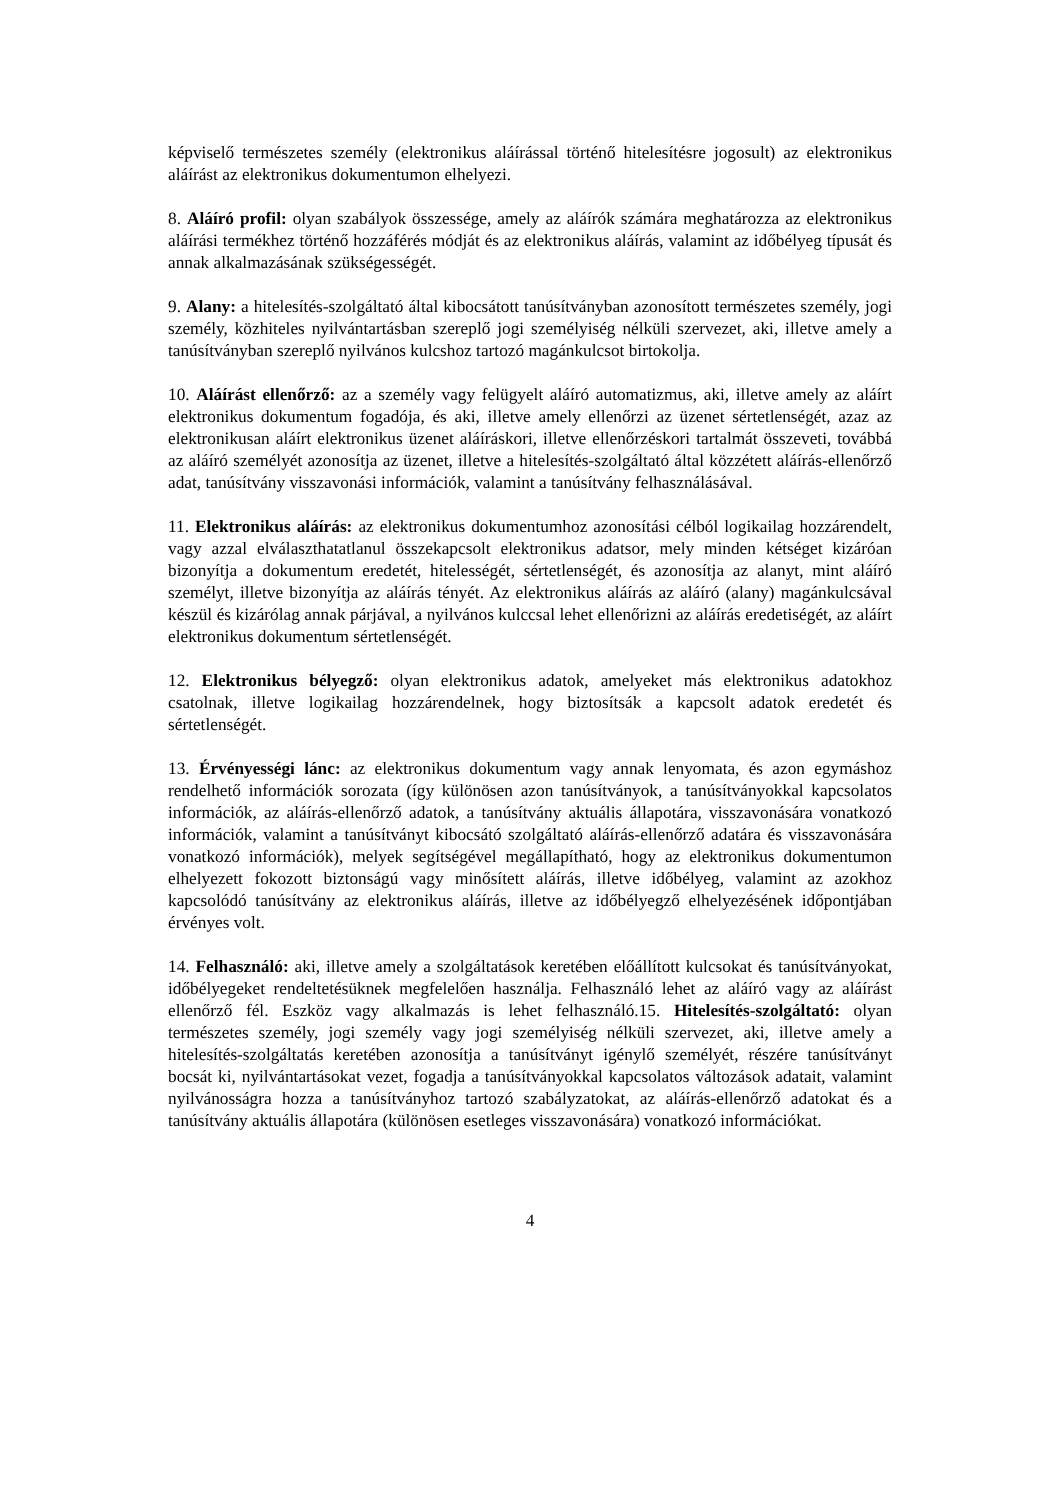képviselő természetes személy (elektronikus aláírással történő hitelesítésre jogosult) az elektronikus aláírást az elektronikus dokumentumon elhelyezi.
8. Aláíró profil: olyan szabályok összessége, amely az aláírók számára meghatározza az elektronikus aláírási termékhez történő hozzáférés módját és az elektronikus aláírás, valamint az időbélyeg típusát és annak alkalmazásának szükségességét.
9. Alany: a hitelesítés-szolgáltató által kibocsátott tanúsítványban azonosított természetes személy, jogi személy, közhiteles nyilvántartásban szereplő jogi személyiség nélküli szervezet, aki, illetve amely a tanúsítványban szereplő nyilvános kulcshoz tartozó magánkulcsot birtokolja.
10. Aláírást ellenőrző: az a személy vagy felügyelt aláíró automatizmus, aki, illetve amely az aláírt elektronikus dokumentum fogadója, és aki, illetve amely ellenőrzi az üzenet sértetlenségét, azaz az elektronikusan aláírt elektronikus üzenet aláíráskori, illetve ellenőrzéskori tartalmát összeveti, továbbá az aláíró személyét azonosítja az üzenet, illetve a hitelesítés-szolgáltató által közzétett aláírás-ellenőrző adat, tanúsítvány visszavonási információk, valamint a tanúsítvány felhasználásával.
11. Elektronikus aláírás: az elektronikus dokumentumhoz azonosítási célból logikailag hozzárendelt, vagy azzal elválaszthatatlanul összekapcsolt elektronikus adatsor, mely minden kétséget kizáróan bizonyítja a dokumentum eredetét, hitelességét, sértetlenségét, és azonosítja az alanyt, mint aláíró személyt, illetve bizonyítja az aláírás tényét. Az elektronikus aláírás az aláíró (alany) magánkulcsával készül és kizárólag annak párjával, a nyilvános kulccsal lehet ellenőrizni az aláírás eredetiségét, az aláírt elektronikus dokumentum sértetlenségét.
12. Elektronikus bélyegző: olyan elektronikus adatok, amelyeket más elektronikus adatokhoz csatolnak, illetve logikailag hozzárendelnek, hogy biztosítsák a kapcsolt adatok eredetét és sértetlenségét.
13. Érvényességi lánc: az elektronikus dokumentum vagy annak lenyomata, és azon egymáshoz rendelhető információk sorozata (így különösen azon tanúsítványok, a tanúsítványokkal kapcsolatos információk, az aláírás-ellenőrző adatok, a tanúsítvány aktuális állapotára, visszavonására vonatkozó információk, valamint a tanúsítványt kibocsátó szolgáltató aláírás-ellenőrző adatára és visszavonására vonatkozó információk), melyek segítségével megállapítható, hogy az elektronikus dokumentumon elhelyezett fokozott biztonságú vagy minősített aláírás, illetve időbélyeg, valamint az azokhoz kapcsolódó tanúsítvány az elektronikus aláírás, illetve az időbélyegző elhelyezésének időpontjában érvényes volt.
14. Felhasználó: aki, illetve amely a szolgáltatások keretében előállított kulcsokat és tanúsítványokat, időbélyegeket rendeltetésüknek megfelelően használja. Felhasználó lehet az aláíró vagy az aláírást ellenőrző fél. Eszköz vagy alkalmazás is lehet felhasználó.15. Hitelesítés-szolgáltató: olyan természetes személy, jogi személy vagy jogi személyiség nélküli szervezet, aki, illetve amely a hitelesítés-szolgáltatás keretében azonosítja a tanúsítványt igénylő személyét, részére tanúsítványt bocsát ki, nyilvántartásokat vezet, fogadja a tanúsítványokkal kapcsolatos változások adatait, valamint nyilvánosságra hozza a tanúsítványhoz tartozó szabályzatokat, az aláírás-ellenőrző adatokat és a tanúsítvány aktuális állapotára (különösen esetleges visszavonására) vonatkozó információkat.
4